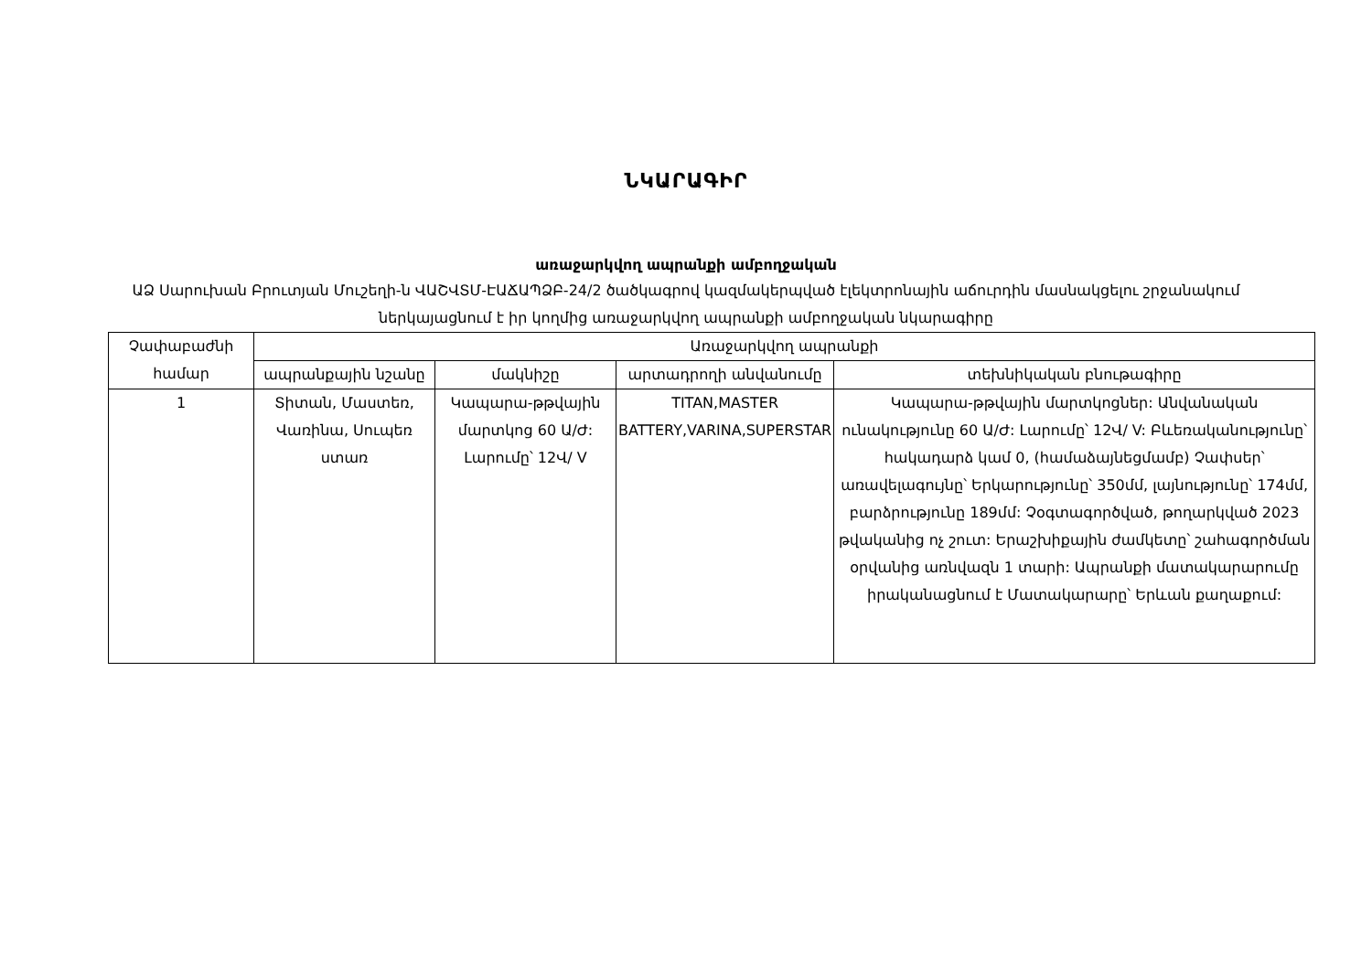ՆԿԱՐԱԳԻՐ
առաջարկվող ապրանքի ամբողջական
ԱՁ Սարուխան Բրուտյան Մուշեղի-ն ՎԱՇՎՏՄ-ԷԱՃԱՊՁԲ-24/2 ծածկագրով կազմակերպված էլեկտրոնային աճուրդին մասնակցելու շրջանակում ներկայացնում է իր կողմից առաջարկվող ապրանքի ամբողջական նկարագիրը
| Չափաբաժնի համար | Առաջարկվող ապրանքի | | | |
| --- | --- | --- | --- | --- |
| | ապրանքային նշանը | մակնիշը | արտադրողի անվանումը | տեխնիկական բնութագիրը |
| 1 | Տիտան, Մաստեռ, Վառինա, Սուպեռ ստառ | Կապարա-թթվային մարտկոց 60 Ա/Ժ: Լարումը՝ 12Վ/ V | TITAN,MASTER BATTERY,VARINA,SUPERSTAR | Կապարա-թթվային մարտկոցներ: Անվանական ունակությունը 60 Ա/Ժ: Լարումը՝ 12Վ/ V: Բևեռականությունը՝ հակադարձ կամ 0, (համաձայնեցմամբ) Չափսեր՝ առավելագույնը՝ Երկարությունը՝ 350մմ, լայնությունը՝ 174մմ, բարձրությունը 189մմ: Չօգտագործված, թողարկված 2023 թվականից ոչ շուտ: Երաշխիքային ժամկետը՝ շահագործման օրվանից առնվազն 1 տարի: Ապրանքի մատակարարումը իրականացնում է Մատակարարը՝ Երևան քաղաքում: |